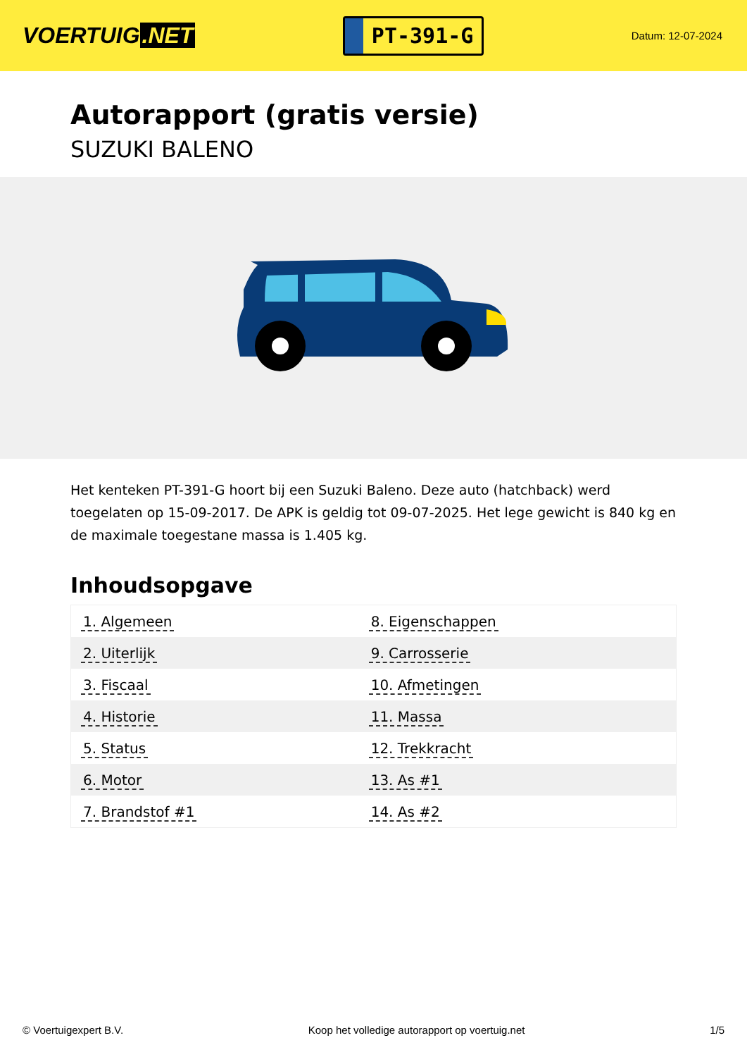VOERTUIG.NET
PT-391-G
Datum: 12-07-2024
Autorapport (gratis versie)
SUZUKI BALENO
Het kenteken PT-391-G hoort bij een Suzuki Baleno. Deze auto (hatchback) werd toegelaten op 15-09-2017. De APK is geldig tot 09-07-2025. Het lege gewicht is 840 kg en de maximale toegestane massa is 1.405 kg.
Inhoudsopgave
| 1. Algemeen | 8. Eigenschappen |
| 2. Uiterlijk | 9. Carrosserie |
| 3. Fiscaal | 10. Afmetingen |
| 4. Historie | 11. Massa |
| 5. Status | 12. Trekkracht |
| 6. Motor | 13. As #1 |
| 7. Brandstof #1 | 14. As #2 |
© Voertuigexpert B.V. Koop het volledige autorapport op voertuig.net 1/5